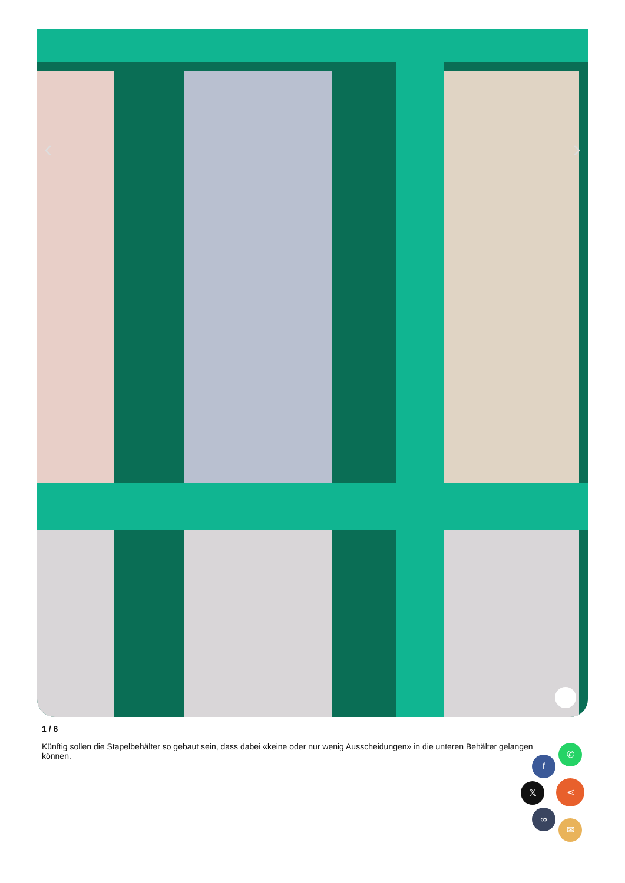‹ ›
1 / 6
Künftig sollen die Stapelbehälter so gebaut sein, dass dabei «keine oder nur wenig Ausscheidungen» in die unteren Behälter gelangen können.
✆
f
𝕏 ⋖
∞
✉